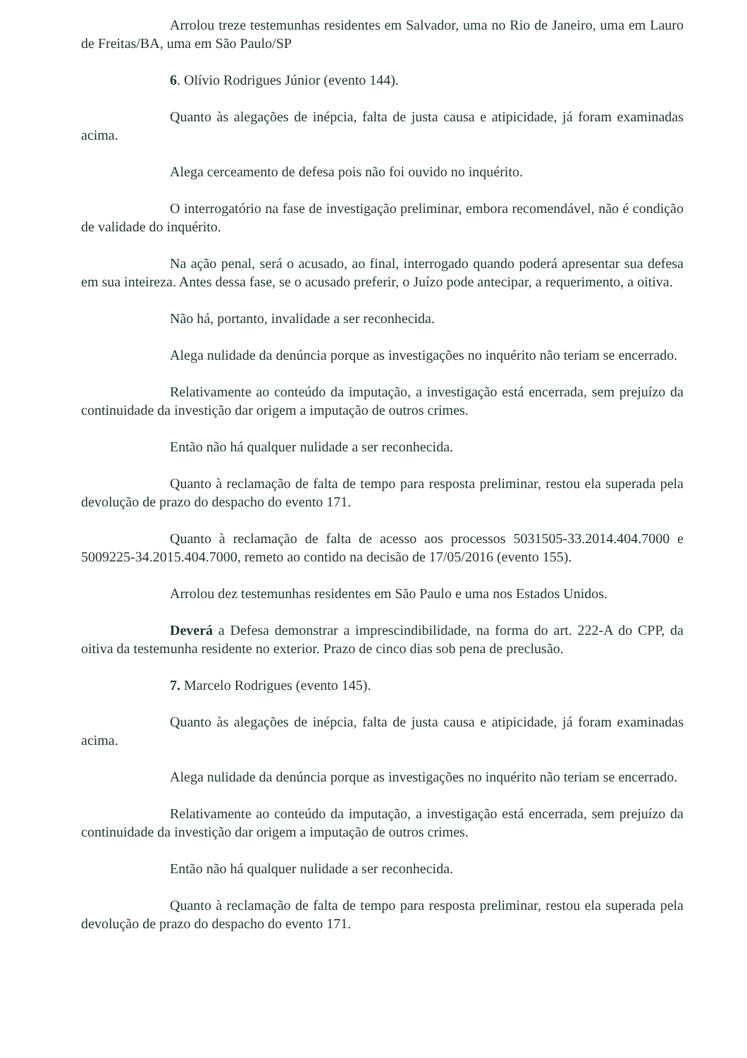Arrolou treze testemunhas residentes em Salvador, uma no Rio de Janeiro, uma em Lauro de Freitas/BA, uma em São Paulo/SP
6. Olívio Rodrigues Júnior (evento 144).
Quanto às alegações de inépcia, falta de justa causa e atipicidade, já foram examinadas acima.
Alega cerceamento de defesa pois não foi ouvido no inquérito.
O interrogatório na fase de investigação preliminar, embora recomendável, não é condição de validade do inquérito.
Na ação penal, será o acusado, ao final, interrogado quando poderá apresentar sua defesa em sua inteireza. Antes dessa fase, se o acusado preferir, o Juízo pode antecipar, a requerimento, a oitiva.
Não há, portanto, invalidade a ser reconhecida.
Alega nulidade da denúncia porque as investigações no inquérito não teriam se encerrado.
Relativamente ao conteúdo da imputação, a investigação está encerrada, sem prejuízo da continuidade da investição dar origem a imputação de outros crimes.
Então não há qualquer nulidade a ser reconhecida.
Quanto à reclamação de falta de tempo para resposta preliminar, restou ela superada pela devolução de prazo do despacho do evento 171.
Quanto à reclamação de falta de acesso aos processos 5031505-33.2014.404.7000 e 5009225-34.2015.404.7000, remeto ao contido na decisão de 17/05/2016 (evento 155).
Arrolou dez testemunhas residentes em São Paulo e uma nos Estados Unidos.
Deverá a Defesa demonstrar a imprescindibilidade, na forma do art. 222-A do CPP, da oitiva da testemunha residente no exterior. Prazo de cinco dias sob pena de preclusão.
7. Marcelo Rodrigues (evento 145).
Quanto às alegações de inépcia, falta de justa causa e atipicidade, já foram examinadas acima.
Alega nulidade da denúncia porque as investigações no inquérito não teriam se encerrado.
Relativamente ao conteúdo da imputação, a investigação está encerrada, sem prejuízo da continuidade da investição dar origem a imputação de outros crimes.
Então não há qualquer nulidade a ser reconhecida.
Quanto à reclamação de falta de tempo para resposta preliminar, restou ela superada pela devolução de prazo do despacho do evento 171.